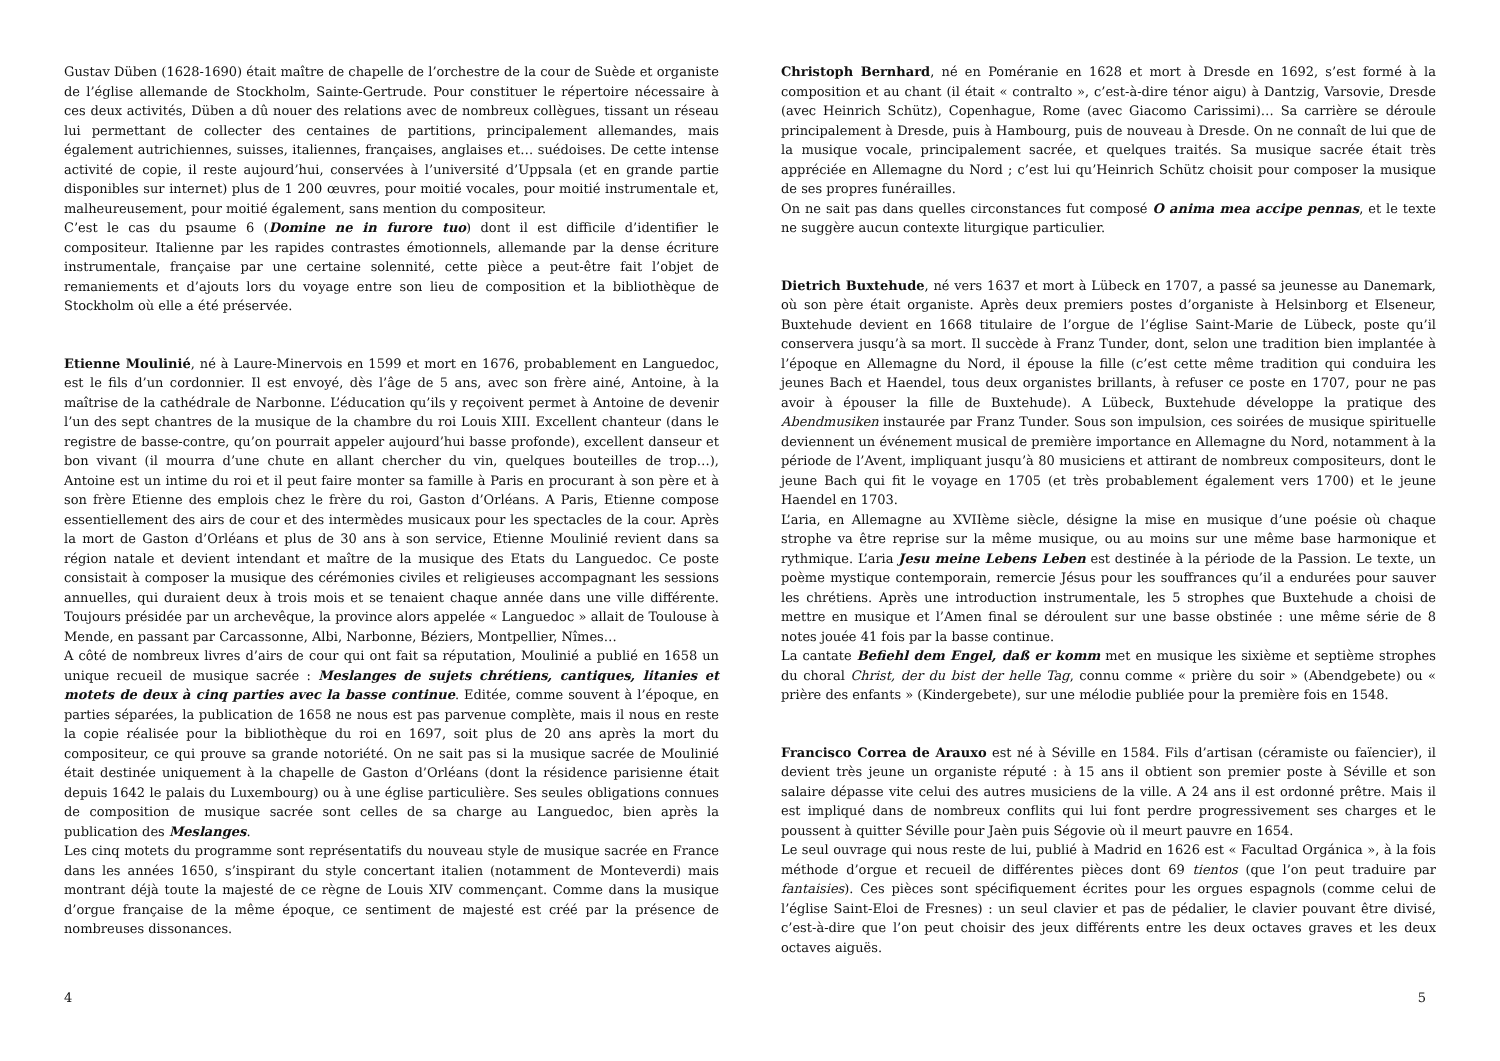Gustav Düben (1628-1690) était maître de chapelle de l’orchestre de la cour de Suède et organiste de l’église allemande de Stockholm, Sainte-Gertrude. Pour constituer le répertoire nécessaire à ces deux activités, Düben a dû nouer des relations avec de nombreux collègues, tissant un réseau lui permettant de collecter des centaines de partitions, principalement allemandes, mais également autrichiennes, suisses, italiennes, françaises, anglaises et… suédoises. De cette intense activité de copie, il reste aujourd’hui, conservées à l’université d’Uppsala (et en grande partie disponibles sur internet) plus de 1 200 œuvres, pour moitié vocales, pour moitié instrumentale et, malheureusement, pour moitié également, sans mention du compositeur.
C’est le cas du psaume 6 (Domine ne in furore tuo) dont il est difficile d’identifier le compositeur. Italienne par les rapides contrastes émotionnels, allemande par la dense écriture instrumentale, française par une certaine solennité, cette pièce a peut-être fait l’objet de remaniements et d’ajouts lors du voyage entre son lieu de composition et la bibliothèque de Stockholm où elle a été préservée.
Etienne Moulinié, né à Laure-Minervois en 1599 et mort en 1676, probablement en Languedoc, est le fils d’un cordonnier. Il est envoyé, dès l’âge de 5 ans, avec son frère ainé, Antoine, à la maîtrise de la cathédrale de Narbonne. L’éducation qu’ils y reçoivent permet à Antoine de devenir l’un des sept chantres de la musique de la chambre du roi Louis XIII. Excellent chanteur (dans le registre de basse-contre, qu’on pourrait appeler aujourd’hui basse profonde), excellent danseur et bon vivant (il mourra d’une chute en allant chercher du vin, quelques bouteilles de trop…), Antoine est un intime du roi et il peut faire monter sa famille à Paris en procurant à son père et à son frère Etienne des emplois chez le frère du roi, Gaston d’Orléans. A Paris, Etienne compose essentiellement des airs de cour et des intermèdes musicaux pour les spectacles de la cour. Après la mort de Gaston d’Orléans et plus de 30 ans à son service, Etienne Moulinié revient dans sa région natale et devient intendant et maître de la musique des Etats du Languedoc. Ce poste consistait à composer la musique des cérémonies civiles et religieuses accompagnant les sessions annuelles, qui duraient deux à trois mois et se tenaient chaque année dans une ville différente. Toujours présidée par un archevêque, la province alors appelée « Languedoc » allait de Toulouse à Mende, en passant par Carcassonne, Albi, Narbonne, Béziers, Montpellier, Nîmes…
A côté de nombreux livres d’airs de cour qui ont fait sa réputation, Moulinié a publié en 1658 un unique recueil de musique sacrée : Meslanges de sujets chrétiens, cantiques, litanies et motets de deux à cinq parties avec la basse continue. Editée, comme souvent à l’époque, en parties séparées, la publication de 1658 ne nous est pas parvenue complète, mais il nous en reste la copie réalisée pour la bibliothèque du roi en 1697, soit plus de 20 ans après la mort du compositeur, ce qui prouve sa grande notoriété. On ne sait pas si la musique sacrée de Moulinié était destinée uniquement à la chapelle de Gaston d’Orléans (dont la résidence parisienne était depuis 1642 le palais du Luxembourg) ou à une église particulière. Ses seules obligations connues de composition de musique sacrée sont celles de sa charge au Languedoc, bien après la publication des Meslanges.
Les cinq motets du programme sont représentatifs du nouveau style de musique sacrée en France dans les années 1650, s’inspirant du style concertant italien (notamment de Monteverdi) mais montrant déjà toute la majesté de ce règne de Louis XIV commençant. Comme dans la musique d’orgue française de la même époque, ce sentiment de majesté est créé par la présence de nombreuses dissonances.
Christoph Bernhard, né en Poméranie en 1628 et mort à Dresde en 1692, s’est formé à la composition et au chant (il était « contralto », c’est-à-dire ténor aigu) à Dantzig, Varsovie, Dresde (avec Heinrich Schütz), Copenhague, Rome (avec Giacomo Carissimi)… Sa carrière se déroule principalement à Dresde, puis à Hambourg, puis de nouveau à Dresde. On ne connaît de lui que de la musique vocale, principalement sacrée, et quelques traités. Sa musique sacrée était très appréciée en Allemagne du Nord ; c’est lui qu’Heinrich Schütz choisit pour composer la musique de ses propres funérailles.
On ne sait pas dans quelles circonstances fut composé O anima mea accipe pennas, et le texte ne suggère aucun contexte liturgique particulier.
Dietrich Buxtehude, né vers 1637 et mort à Lübeck en 1707, a passé sa jeunesse au Danemark, où son père était organiste. Après deux premiers postes d’organiste à Helsinborg et Elseneur, Buxtehude devient en 1668 titulaire de l’orgue de l’église Saint-Marie de Lübeck, poste qu’il conservera jusqu’à sa mort. Il succède à Franz Tunder, dont, selon une tradition bien implantée à l’époque en Allemagne du Nord, il épouse la fille (c’est cette même tradition qui conduira les jeunes Bach et Haendel, tous deux organistes brillants, à refuser ce poste en 1707, pour ne pas avoir à épouser la fille de Buxtehude). A Lübeck, Buxtehude développe la pratique des Abendmusiken instaurée par Franz Tunder. Sous son impulsion, ces soirées de musique spirituelle deviennent un événement musical de première importance en Allemagne du Nord, notamment à la période de l’Avent, impliquant jusqu’à 80 musiciens et attirant de nombreux compositeurs, dont le jeune Bach qui fit le voyage en 1705 (et très probablement également vers 1700) et le jeune Haendel en 1703.
L’aria, en Allemagne au XVIIème siècle, désigne la mise en musique d’une poésie où chaque strophe va être reprise sur la même musique, ou au moins sur une même base harmonique et rythmique. L’aria Jesu meine Lebens Leben est destinée à la période de la Passion. Le texte, un poème mystique contemporain, remercie Jésus pour les souffrances qu’il a endurées pour sauver les chrétiens. Après une introduction instrumentale, les 5 strophes que Buxtehude a choisi de mettre en musique et l’Amen final se déroulent sur une basse obstinée : une même série de 8 notes jouée 41 fois par la basse continue.
La cantate Befiehl dem Engel, daß er komm met en musique les sixième et septième strophes du choral Christ, der du bist der helle Tag, connu comme « prière du soir » (Abendgebete) ou « prière des enfants » (Kindergebete), sur une mélodie publiée pour la première fois en 1548.
Francisco Correa de Arauxo est né à Séville en 1584. Fils d’artisan (céramiste ou faïencier), il devient très jeune un organiste réputé : à 15 ans il obtient son premier poste à Séville et son salaire dépasse vite celui des autres musiciens de la ville. A 24 ans il est ordonné prêtre. Mais il est impliqué dans de nombreux conflits qui lui font perdre progressivement ses charges et le poussent à quitter Séville pour Jaèn puis Ségovie où il meurt pauvre en 1654.
Le seul ouvrage qui nous reste de lui, publié à Madrid en 1626 est « Facultad Orgánica », à la fois méthode d’orgue et recueil de différentes pièces dont 69 tientos (que l’on peut traduire par fantaisies). Ces pièces sont spécifiquement écrites pour les orgues espagnols (comme celui de l’église Saint-Eloi de Fresnes) : un seul clavier et pas de pédalier, le clavier pouvant être divisé, c’est-à-dire que l’on peut choisir des jeux différents entre les deux octaves graves et les deux octaves aiguës.
4 5